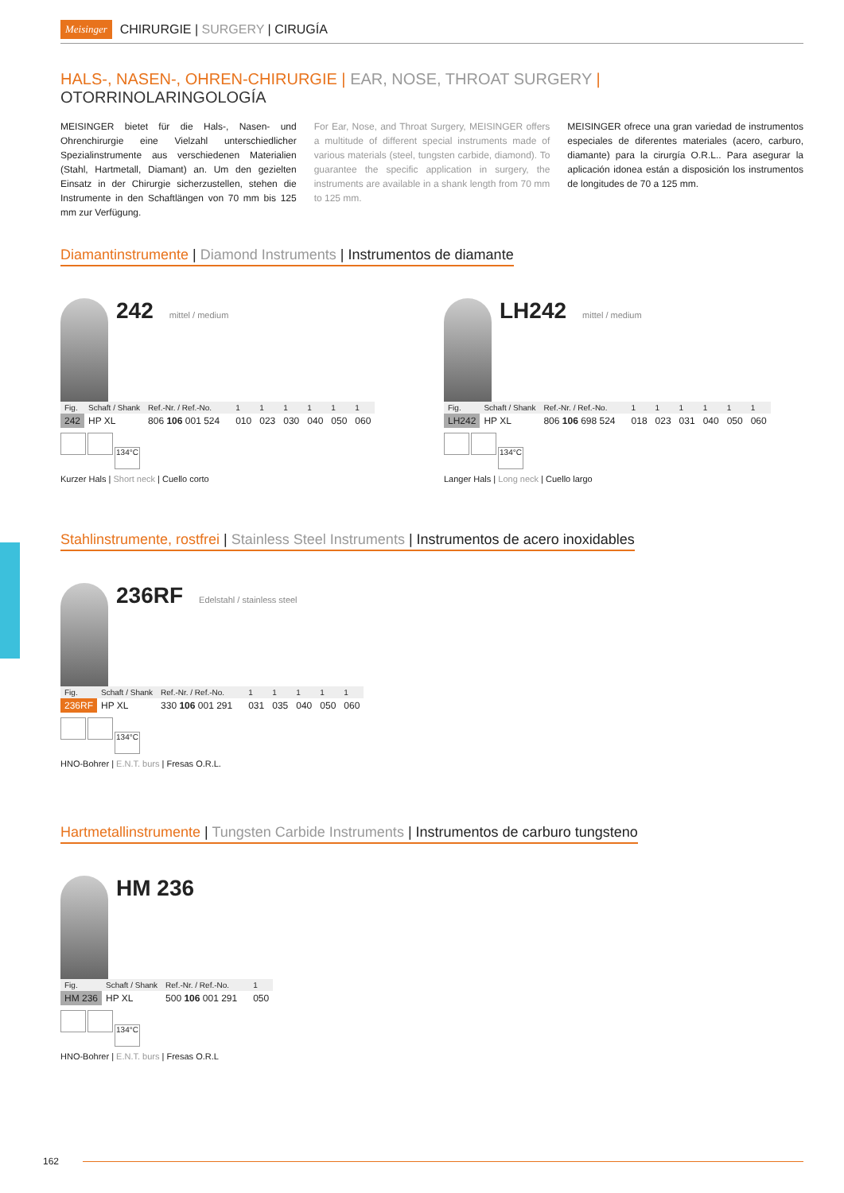Meisinger CHIRURGIE | SURGERY | CIRUGÍA
HALS-, NASEN-, OHREN-CHIRURGIE | EAR, NOSE, THROAT SURGERY | OTORRINOLARINGOLOGÍA
MEISINGER bietet für die Hals-, Nasen- und Ohrenchirurgie eine Vielzahl unterschiedlicher Spezialinstrumente aus verschiedenen Materialien (Stahl, Hartmetall, Diamant) an. Um den gezielten Einsatz in der Chirurgie sicherzustellen, stehen die Instrumente in den Schaftlängen von 70 mm bis 125 mm zur Verfügung.
For Ear, Nose, and Throat Surgery, MEISINGER offers a multitude of different special instruments made of various materials (steel, tungsten carbide, diamond). To guarantee the specific application in surgery, the instruments are available in a shank length from 70 mm to 125 mm.
MEISINGER ofrece una gran variedad de instrumentos especiales de diferentes materiales (acero, carburo, diamante) para la cirurgía O.R.L.. Para asegurar la aplicación idonea están a disposición los instrumentos de longitudes de 70 a 125 mm.
Diamantinstrumente | Diamond Instruments | Instrumentos de diamante
242 mittel / medium
| Fig. | Schaft / Shank | Ref.-Nr. / Ref.-No. | | 1 | 1 | 1 | 1 | 1 | 1 |
| --- | --- | --- | --- | --- | --- | --- | --- | --- | --- |
| 242 | HP XL | 806 106 001 524 | | 010 | 023 | 030 | 040 | 050 | 060 |
134°C
Kurzer Hals | Short neck | Cuello corto
LH242 mittel / medium
| Fig. | Schaft / Shank | Ref.-Nr. / Ref.-No. | | 1 | 1 | 1 | 1 | 1 | 1 |
| --- | --- | --- | --- | --- | --- | --- | --- | --- | --- |
| LH242 | HP XL | 806 106 698 524 | | 018 | 023 | 031 | 040 | 050 | 060 |
134°C
Langer Hals | Long neck | Cuello largo
Stahlinstrumente, rostfrei | Stainless Steel Instruments | Instrumentos de acero inoxidables
236RF Edelstahl / stainless steel
| Fig. | Schaft / Shank | Ref.-Nr. / Ref.-No. | | 1 | 1 | 1 | 1 | 1 |
| --- | --- | --- | --- | --- | --- | --- | --- | --- |
| 236RF | HP XL | 330 106 001 291 | | 031 | 035 | 040 | 050 | 060 |
134°C
HNO-Bohrer | E.N.T. burs | Fresas O.R.L.
Hartmetallinstrumente | Tungsten Carbide Instruments | Instrumentos de carburo tungsteno
HM 236
| Fig. | Schaft / Shank | Ref.-Nr. / Ref.-No. | | 1 |
| --- | --- | --- | --- | --- |
| HM 236 | HP XL | 500 106 001 291 | | 050 |
134°C
HNO-Bohrer | E.N.T. burs | Fresas O.R.L
162